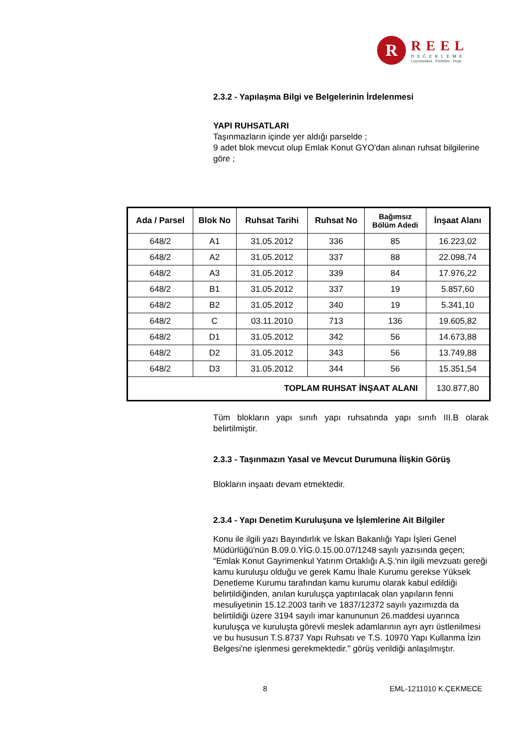R
REEL
DEĞERLEME
Gayrimenkul - Fizibilite - Proje
2.3.2 - Yapılaşma Bilgi ve Belgelerinin İrdelenmesi
YAPI RUHSATLARI
Taşınmazların içinde yer aldığı parselde ;
9 adet blok mevcut olup Emlak Konut GYO'dan alınan ruhsat bilgilerine göre ;
| Ada / Parsel | Blok No | Ruhsat Tarihi | Ruhsat No | Bağımsız Bölüm Adedi | İnşaat Alanı |
| --- | --- | --- | --- | --- | --- |
| 648/2 | A1 | 31.05.2012 | 336 | 85 | 16.223,02 |
| 648/2 | A2 | 31.05.2012 | 337 | 88 | 22.098,74 |
| 648/2 | A3 | 31.05.2012 | 339 | 84 | 17.976,22 |
| 648/2 | B1 | 31.05.2012 | 337 | 19 | 5.857,60 |
| 648/2 | B2 | 31.05.2012 | 340 | 19 | 5.341,10 |
| 648/2 | C | 03.11.2010 | 713 | 136 | 19.605,82 |
| 648/2 | D1 | 31.05.2012 | 342 | 56 | 14.673,88 |
| 648/2 | D2 | 31.05.2012 | 343 | 56 | 13.749,88 |
| 648/2 | D3 | 31.05.2012 | 344 | 56 | 15.351,54 |
| TOPLAM RUHSAT İNŞAAT ALANI | | | | | 130.877,80 |
Tüm blokların yapı sınıfı yapı ruhsatında yapı sınıfı III.B olarak belirtilmiştir.
2.3.3 - Taşınmazın Yasal ve Mevcut Durumuna İlişkin Görüş
Blokların inşaatı devam etmektedir.
2.3.4 - Yapı Denetim Kuruluşuna ve İşlemlerine Ait Bilgiler
Konu ile ilgili yazı Bayındırlık ve İskan Bakanlığı Yapı İşleri Genel Müdürlüğü'nün B.09.0.YİG.0.15.00.07/1248 sayılı yazısında geçen; "Emlak Konut Gayrimenkul Yatırım Ortaklığı A.Ş.'nin ilgili mevzuatı gereği kamu kuruluşu olduğu ve gerek Kamu İhale Kurumu gerekse Yüksek Denetleme Kurumu tarafından kamu kurumu olarak kabul edildiği belirtildiğinden, anılan kuruluşça yaptırılacak olan yapıların fenni mesuliyetinin 15.12.2003 tarih ve 1837/12372 sayılı yazımızda da belirtildiği üzere 3194 sayılı imar kanununun 26.maddesi uyarınca kuruluşça ve kuruluşta görevli meslek adamlarının ayrı ayrı üstlenilmesi ve bu hususun T.S.8737 Yapı Ruhsatı ve T.S. 10970 Yapı Kullanma İzin Belgesi'ne işlenmesi gerekmektedir." görüş verildiği anlaşılmıştır.
8 EML-1211010 K.ÇEKMECE